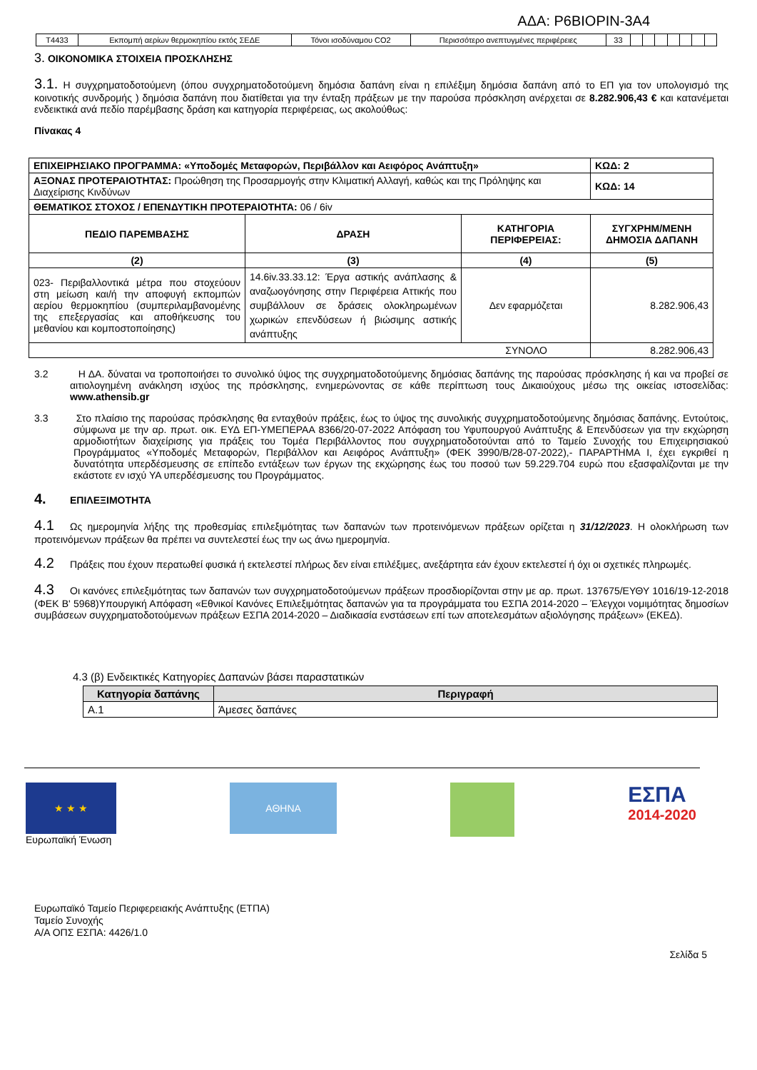ΑΔΑ: Ρ6ΒΙΟΡΙΝ-3Α4
| T4433 | Εκπομπή αερίων θερμοκηπίου εκτός ΣΕΔΕ | Τόνοι ισοδύναμου CO2 | Περισσότερο ανεπτυγμένες περιφέρειες | 33 | | | | | | | |
3. ΟΙΚΟΝΟΜΙΚΑ ΣΤΟΙΧΕΙΑ ΠΡΟΣΚΛΗΣΗΣ
3.1. Η συγχρηματοδοτούμενη (όπου συγχρηματοδοτούμενη δημόσια δαπάνη είναι η επιλέξιμη δημόσια δαπάνη από το ΕΠ για τον υπολογισμό της κοινοτικής συνδρομής ) δημόσια δαπάνη που διατίθεται για την ένταξη πράξεων με την παρούσα πρόσκληση ανέρχεται σε 8.282.906,43 € και κατανέμεται ενδεικτικά ανά πεδίο παρέμβασης δράση και κατηγορία περιφέρειας, ως ακολούθως:
Πίνακας 4
| ΕΠΙΧΕΙΡΗΣΙΑΚΟ ΠΡΟΓΡΑΜΜΑ: «Υποδομές Μεταφορών, Περιβάλλον και Αειφόρος Ανάπτυξη» | | | ΚΩΔ: 2 |
| ΑΞΟΝΑΣ ΠΡΟΤΕΡΑΙΟΤΗΤΑΣ: Προώθηση της Προσαρμογής στην Κλιματική Αλλαγή, καθώς και της Πρόληψης και Διαχείρισης Κινδύνων | | | ΚΩΔ: 14 |
| ΘΕΜΑΤΙΚΟΣ ΣΤΟΧΟΣ / ΕΠΕΝΔΥΤΙΚΗ ΠΡΟΤΕΡΑΙΟΤΗΤΑ: 06 / 6iv | | | |
| ΠΕΔΙΟ ΠΑΡΕΜΒΑΣΗΣ | ΔΡΑΣΗ | ΚΑΤΗΓΟΡΙΑ ΠΕΡΙΦΕΡΕΙΑΣ: | ΣΥΓΧΡΗΜ/ΜΕΝΗ ΔΗΜΟΣΙΑ ΔΑΠΑΝΗ |
| (2) | (3) | (4) | (5) |
| 023- Περιβαλλοντικά μέτρα που στοχεύουν στη μείωση και/ή την αποφυγή εκπομπών αερίου θερμοκηπίου (συμπεριλαμβανομένης της επεξεργασίας και αποθήκευσης του μεθανίου και κομποστοποίησης) | 14.6iv.33.33.12: Έργα αστικής ανάπλασης & αναζωογόνησης στην Περιφέρεια Αττικής που συμβάλλουν σε δράσεις ολοκληρωμένων χωρικών επενδύσεων ή βιώσιμης αστικής ανάπτυξης | Δεν εφαρμόζεται | 8.282.906,43 |
| ΣΥΝΟΛΟ | | | 8.282.906,43 |
3.2 Η ΔΑ. δύναται να τροποποιήσει το συνολικό ύψος της συγχρηματοδοτούμενης δημόσιας δαπάνης της παρούσας πρόσκλησης ή και να προβεί σε αιτιολογημένη ανάκληση ισχύος της πρόσκλησης, ενημερώνοντας σε κάθε περίπτωση τους Δικαιούχους μέσω της οικείας ιστοσελίδας: www.athensib.gr
3.3 Στο πλαίσιο της παρούσας πρόσκλησης θα ενταχθούν πράξεις, έως το ύψος της συνολικής συγχρηματοδοτούμενης δημόσιας δαπάνης. Εντούτοις, σύμφωνα με την αρ. πρωτ. οικ. ΕΥΔ ΕΠ-ΥΜΕΠΕΡΑΑ 8366/20-07-2022 Απόφαση του Υφυπουργού Ανάπτυξης & Επενδύσεων για την εκχώρηση αρμοδιοτήτων διαχείρισης για πράξεις του Τομέα Περιβάλλοντος που συγχρηματοδοτούνται από το Ταμείο Συνοχής του Επιχειρησιακού Προγράμματος «Υποδομές Μεταφορών, Περιβάλλον και Αειφόρος Ανάπτυξη» (ΦΕΚ 3990/Β/28-07-2022),- ΠΑΡΑΡΤΗΜΑ Ι, έχει εγκριθεί η δυνατότητα υπερδέσμευσης σε επίπεδο εντάξεων των έργων της εκχώρησης έως του ποσού των 59.229.704 ευρώ που εξασφαλίζονται με την εκάστοτε εν ισχύ ΥΑ υπερδέσμευσης του Προγράμματος.
4. ΕΠΙΛΕΞΙΜΟΤΗΤΑ
4.1 Ως ημερομηνία λήξης της προθεσμίας επιλεξιμότητας των δαπανών των προτεινόμενων πράξεων ορίζεται η 31/12/2023. Η ολοκλήρωση των προτεινόμενων πράξεων θα πρέπει να συντελεστεί έως την ως άνω ημερομηνία.
4.2 Πράξεις που έχουν περατωθεί φυσικά ή εκτελεστεί πλήρως δεν είναι επιλέξιμες, ανεξάρτητα εάν έχουν εκτελεστεί ή όχι οι σχετικές πληρωμές.
4.3 Οι κανόνες επιλεξιμότητας των δαπανών των συγχρηματοδοτούμενων πράξεων προσδιορίζονται στην με αρ. πρωτ. 137675/ΕΥΘΥ 1016/19-12-2018 (ΦΕΚ Β' 5968)Υπουργική Απόφαση «Εθνικοί Κανόνες Επιλεξιμότητας δαπανών για τα προγράμματα του ΕΣΠΑ 2014-2020 – Έλεγχοι νομιμότητας δημοσίων συμβάσεων συγχρηματοδοτούμενων πράξεων ΕΣΠΑ 2014-2020 – Διαδικασία ενστάσεων επί των αποτελεσμάτων αξιολόγησης πράξεων» (ΕΚΕΔ).
4.3 (β) Ενδεικτικές Κατηγορίες Δαπανών βάσει παραστατικών
| Κατηγορία δαπάνης | Περιγραφή |
| --- | --- |
| Α.1 | Άμεσες δαπάνες |
★ ★ ★
Ευρωπαϊκή Ένωση
ΑΘΗΝΑ
ΕΣΠΑ
2014-2020
Ευρωπαϊκό Ταμείο Περιφερειακής Ανάπτυξης (ΕΤΠΑ)
Ταμείο Συνοχής
Α/Α ΟΠΣ ΕΣΠΑ: 4426/1.0
Σελίδα 5